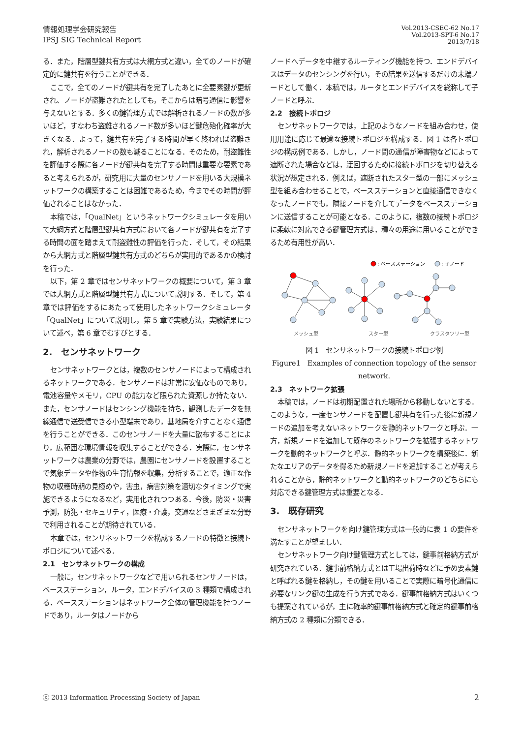情報処理学会研究報告
IPSJ SIG Technical Report
Vol.2013-CSEC-62 No.17
Vol.2013-SPT-6 No.17
2013/7/18
る．また，階層型鍵共有方式は大網方式と違い，全てのノードが確定的に鍵共有を行うことができる．
ここで，全てのノードが鍵共有を完了したあとに全要素鍵が更新され、ノードが盗難されたとしても，そこからは暗号通信に影響を与えないとする．多くの鍵管理方式では解析されるノードの数が多いほど，すなわち盗難されるノード数が多いほど鍵危殆化確率が大きくなる．よって，鍵共有を完了する時間が早く終われば盗難され，解析されるノードの数も減ることになる．そのため，耐盗難性を評価する際に各ノードが鍵共有を完了する時間は重要な要素であると考えられるが，研究用に大量のセンサノードを用いる大規模ネットワークの構築することは困難であるため，今までその時間が評価されることはなかった．
本稿では，「QualNet」というネットワークシミュレータを用いて大網方式と階層型鍵共有方式において各ノードが鍵共有を完了する時間の面を踏まえて耐盗難性の評価を行った．そして，その結果から大網方式と階層型鍵共有方式のどちらが実用的であるかの検討を行った．
以下，第 2 章ではセンサネットワークの概要について，第 3 章では大網方式と階層型鍵共有方式について説明する．そして，第 4 章では評価をするにあたって使用したネットワークシミュレータ「QualNet」について説明し，第 5 章で実験方法，実験結果について述べ，第 6 章でむすびとする．
2.　センサネットワーク
センサネットワークとは，複数のセンサノードによって構成されるネットワークである．センサノードは非常に安価なものであり，電池容量やメモリ，CPU の能力など限られた資源しか持たない．また，センサノードはセンシング機能を持ち，観測したデータを無線通信で送受信できる小型端末であり，基地局を介すことなく通信を行うことができる．このセンサノードを大量に散布することにより，広範囲な環境情報を収集することができる．実際に，センサネットワークは農業の分野では，農園にセンサノードを設置することで気象データや作物の生育情報を収集，分析することで，適正な作物の収穫時期の見極めや，害虫，病害対策を適切なタイミングで実施できるようになるなど，実用化されつつある．今後，防災・災害予測，防犯・セキュリティ，医療・介護，交通などさまざまな分野で利用されることが期待されている．
本章では，センサネットワークを構成するノードの特徴と接続トポロジについて述べる．
2.1　センサネットワークの構成
一般に，センサネットワークなどで用いられるセンサノードは，ベースステーション，ルータ，エンドデバイスの 3 種類で構成される．ベースステーションはネットワーク全体の管理機能を持つノードであり，ルータはノードから
ノードへデータを中継するルーティング機能を持つ．エンドデバイスはデータのセンシングを行い，その結果を送信するだけの末端ノードとして働く．本稿では，ルータとエンドデバイスを総称して子ノードと呼ぶ．
2.2　接続トポロジ
センサネットワークでは，上記のようなノードを組み合わせ，使用用途に応じて最適な接続トポロジを構成する．図 1 は各トポロジの構成例である．しかし，ノード間の通信が障害物などによって遮断された場合などは，迂回するために接続トポロジを切り替える状況が想定される．例えば，遮断されたスター型の一部にメッシュ型を組み合わせることで，ベースステーションと直接通信できなくなったノードでも，隣接ノードを介してデータをベースステーションに送信することが可能となる．このように，複数の接続トポロジに柔軟に対応できる鍵管理方式は，種々の用途に用いることができるため有用性が高い．
: ベースステーション
: 子ノード
メッシュ型
スター型
クラスタツリー型
図 1　センサネットワークの接続トポロジ例
Figure1　Examples of connection topology of the sensor network.
2.3　ネットワーク拡張
本稿では，ノードは初期配置された場所から移動しないとする．このような，一度センサノードを配置し鍵共有を行った後に新規ノードの追加を考えないネットワークを静的ネットワークと呼ぶ．一方，新規ノードを追加して既存のネットワークを拡張するネットワークを動的ネットワークと呼ぶ．静的ネットワークを構築後に．新たなエリアのデータを得るため新規ノードを追加することが考えられることから，静的ネットワークと動的ネットワークのどちらにも対応できる鍵管理方式は重要となる．
3.　既存研究
センサネットワークを向け鍵管理方式は一般的に表 1 の要件を満たすことが望ましい．
センサネットワーク向け鍵管理方式としては，鍵事前格納方式が研究されている．鍵事前格納方式とは工場出荷時などに予め要素鍵と呼ばれる鍵を格納し，その鍵を用いることで実際に暗号化通信に必要なリンク鍵の生成を行う方式である．鍵事前格納方式はいくつも提案されているが，主に確率的鍵事前格納方式と確定的鍵事前格納方式の 2 種類に分類できる．
ⓒ 2013 Information Processing Society of Japan 2